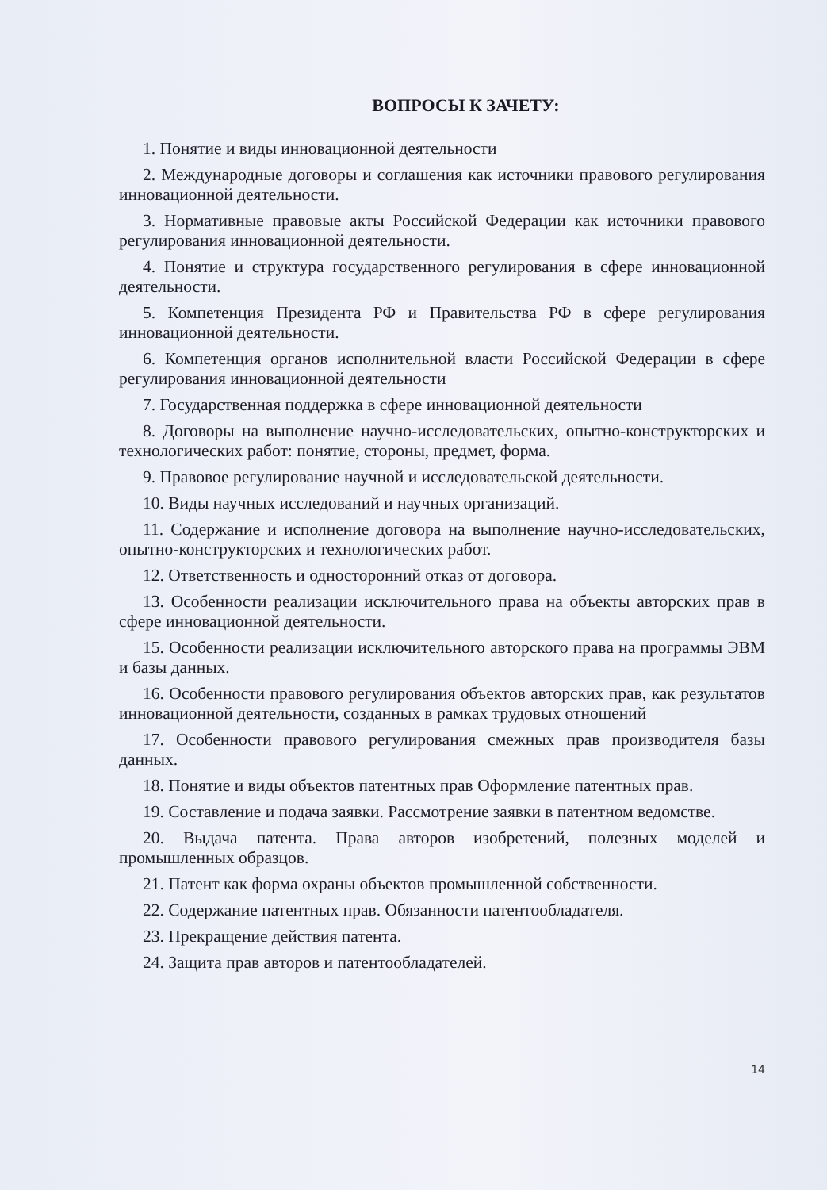ВОПРОСЫ К ЗАЧЕТУ:
1. Понятие и виды инновационной деятельности
2. Международные договоры и соглашения как источники правового регулирования инновационной деятельности.
3. Нормативные правовые акты Российской Федерации как источники правового регулирования инновационной деятельности.
4. Понятие и структура государственного регулирования в сфере инновационной деятельности.
5. Компетенция Президента РФ и Правительства РФ в сфере регулирования инновационной деятельности.
6. Компетенция органов исполнительной власти Российской Федерации в сфере регулирования инновационной деятельности
7. Государственная поддержка в сфере инновационной деятельности
8. Договоры на выполнение научно-исследовательских, опытно-конструкторских и технологических работ: понятие, стороны, предмет, форма.
9. Правовое регулирование научной и исследовательской деятельности.
10. Виды научных исследований и научных организаций.
11. Содержание и исполнение договора на выполнение научно-исследовательских, опытно-конструкторских и технологических работ.
12. Ответственность и односторонний отказ от договора.
13. Особенности реализации исключительного права на объекты авторских прав в сфере инновационной деятельности.
15. Особенности реализации исключительного авторского права на программы ЭВМ и базы данных.
16. Особенности правового регулирования объектов авторских прав, как результатов инновационной деятельности, созданных в рамках трудовых отношений
17. Особенности правового регулирования смежных прав производителя базы данных.
18. Понятие и виды объектов патентных прав Оформление патентных прав.
19. Составление и подача заявки. Рассмотрение заявки в патентном ведомстве.
20. Выдача патента. Права авторов изобретений, полезных моделей и промышленных образцов.
21. Патент как форма охраны объектов промышленной собственности.
22. Содержание патентных прав. Обязанности патентообладателя.
23. Прекращение действия патента.
24. Защита прав авторов и патентообладателей.
14